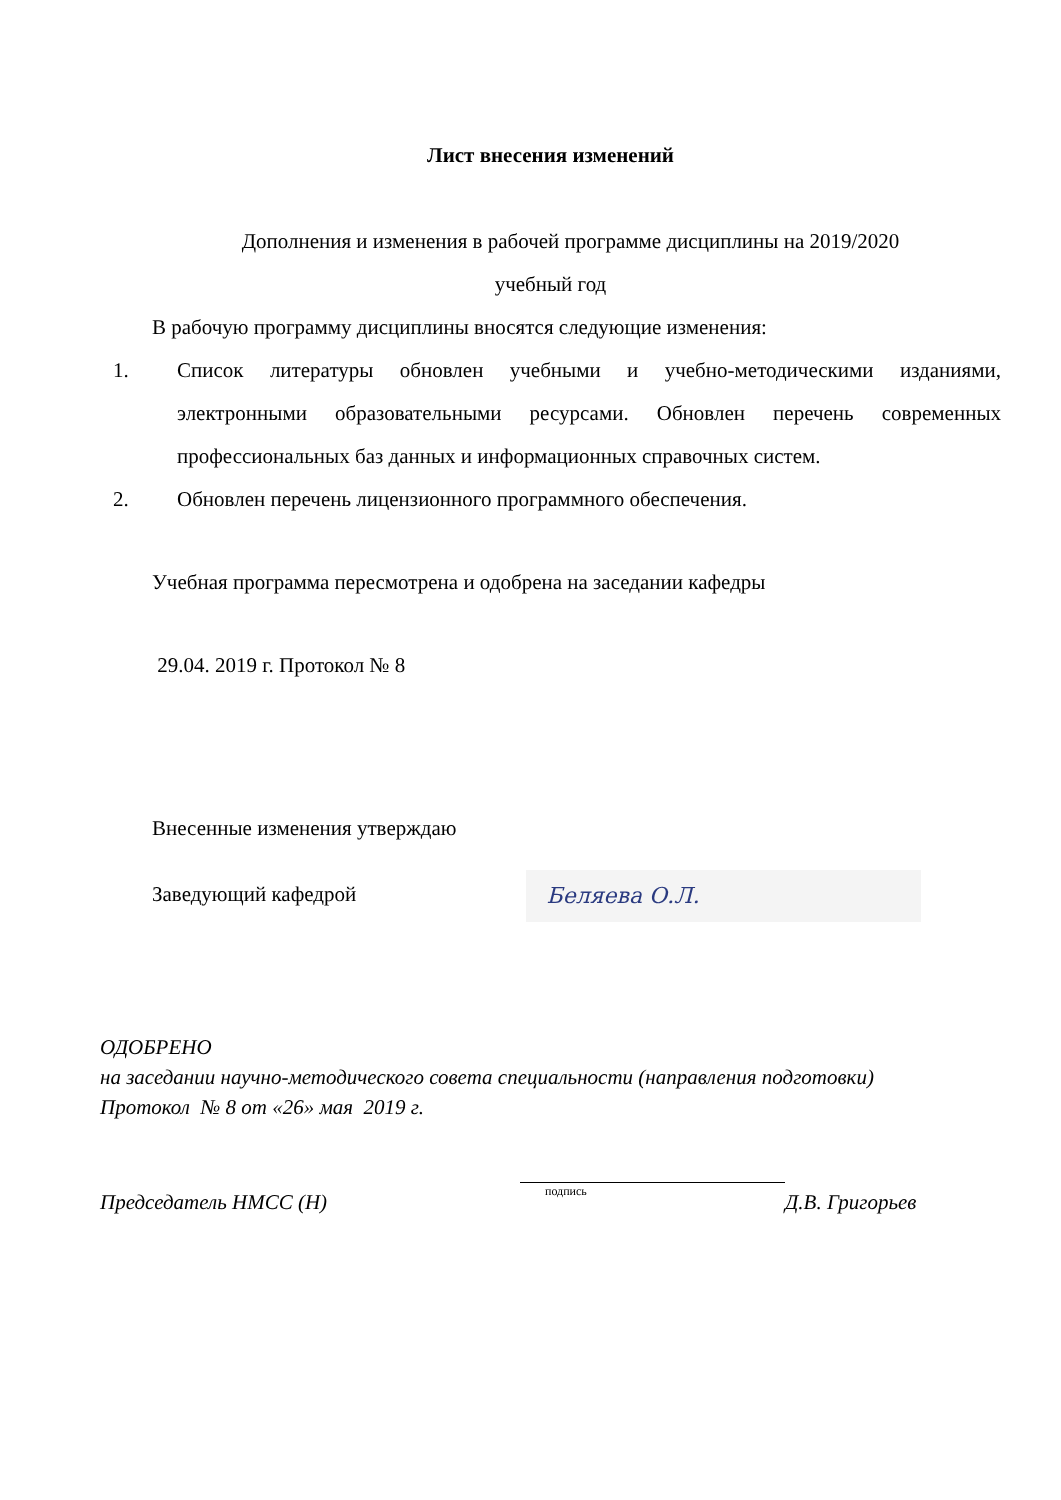Лист внесения изменений
Дополнения и изменения в рабочей программе дисциплины на 2019/2020
учебный год
В рабочую программу дисциплины вносятся следующие изменения:
1. Список литературы обновлен учебными и учебно-методическими изданиями, электронными образовательными ресурсами. Обновлен перечень современных профессиональных баз данных и информационных справочных систем.
2. Обновлен перечень лицензионного программного обеспечения.
Учебная программа пересмотрена и одобрена на заседании кафедры
29.04. 2019 г. Протокол № 8
Внесенные изменения утверждаю
Заведующий кафедрой Беляева О.Л.
ОДОБРЕНО
на заседании научно-методического совета специальности (направления подготовки)
Протокол № 8 от «26» мая 2019 г.
Председатель НМСС (Н) подпись Д.В. Григорьев